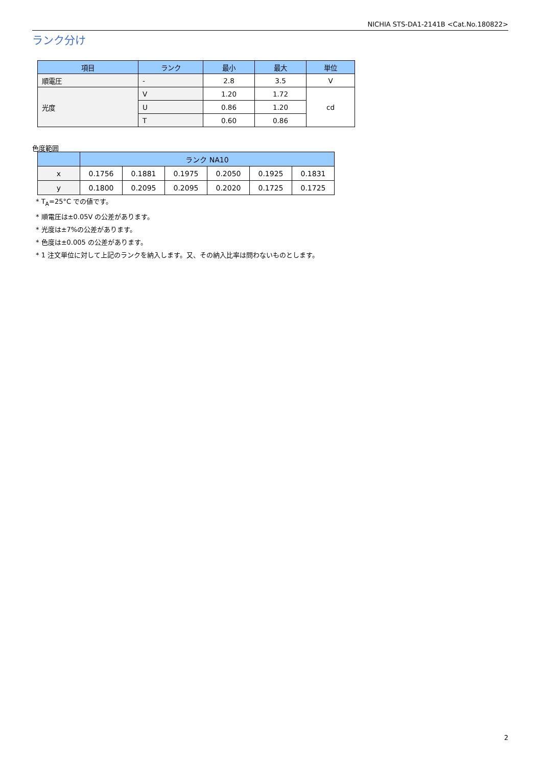NICHIA STS-DA1-2141B <Cat.No.180822>
ランク分け
| 項目 | ランク | 最小 | 最大 | 単位 |
| --- | --- | --- | --- | --- |
| 順電圧 | - | 2.8 | 3.5 | V |
| 光度 | V | 1.20 | 1.72 | cd |
| | U | 0.86 | 1.20 | |
| | T | 0.60 | 0.86 | |
色度範囲
| | ランク NA10 | | | | | |
| --- | --- | --- | --- | --- | --- | --- |
| x | 0.1756 | 0.1881 | 0.1975 | 0.2050 | 0.1925 | 0.1831 |
| y | 0.1800 | 0.2095 | 0.2095 | 0.2020 | 0.1725 | 0.1725 |
* T<sub>A</sub>=25°C での値です。
* 順電圧は±0.05V の公差があります。
* 光度は±7%の公差があります。
* 色度は±0.005 の公差があります。
* 1 注文単位に対して上記のランクを納入します。又、その納入比率は問わないものとします。
2